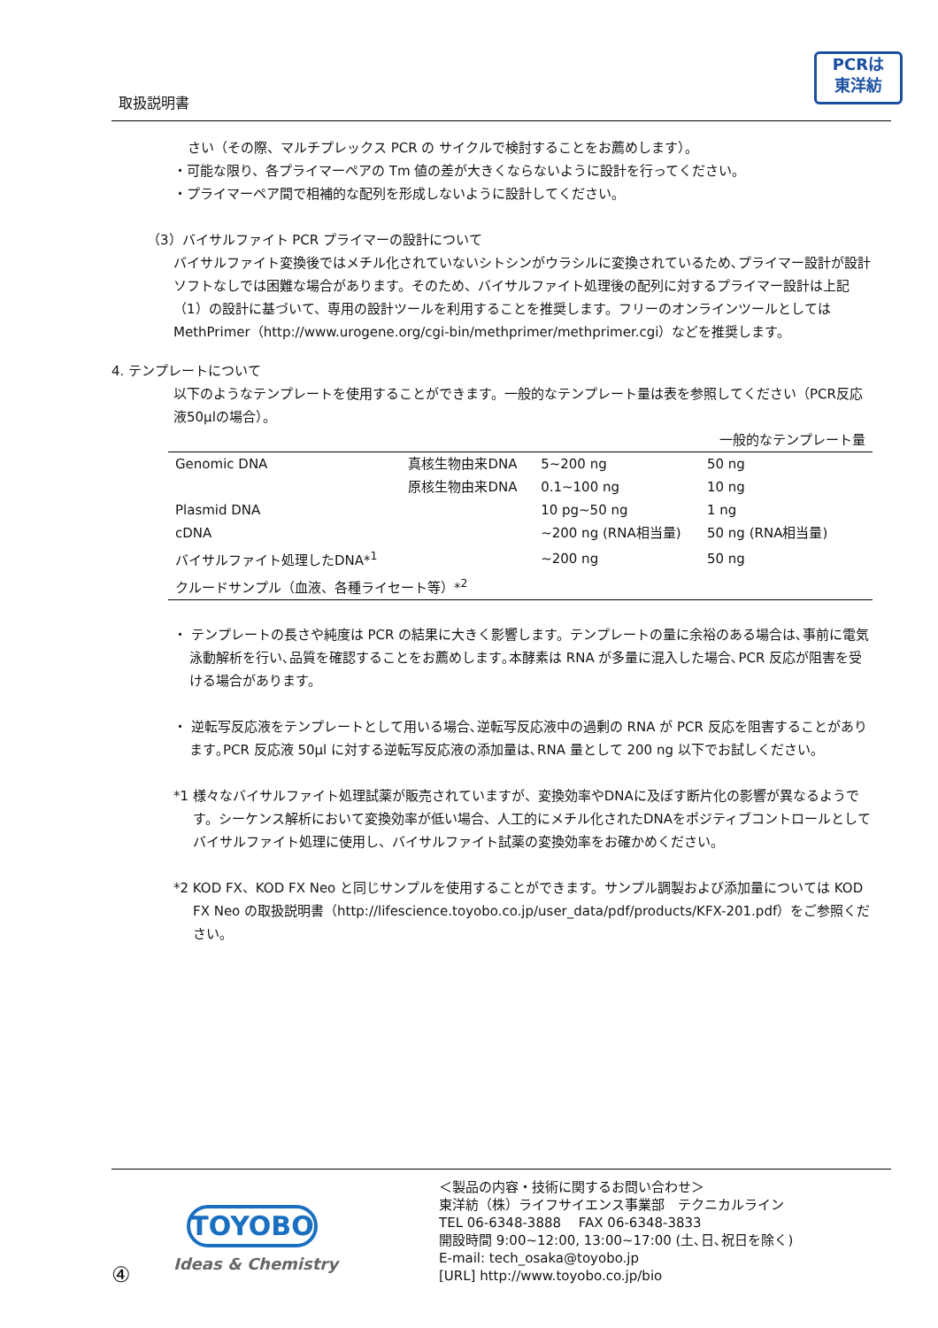PCRは
東洋紡
取扱説明書
さい（その際、マルチプレックス PCR の サイクルで検討することをお薦めします）。
・可能な限り、各プライマーペアの Tm 値の差が大きくならないように設計を行ってください。
・プライマーペア間で相補的な配列を形成しないように設計してください。
（3）バイサルファイト PCR プライマーの設計について
バイサルファイト変換後ではメチル化されていないシトシンがウラシルに変換されているため､プライマー設計が設計ソフトなしでは困難な場合があります。そのため、バイサルファイト処理後の配列に対するプライマー設計は上記（1）の設計に基づいて、専用の設計ツールを利用することを推奨します。フリーのオンラインツールとしては MethPrimer（http://www.urogene.org/cgi-bin/methprimer/methprimer.cgi）などを推奨します。
4. テンプレートについて
以下のようなテンプレートを使用することができます。一般的なテンプレート量は表を参照してください（PCR反応液50μlの場合）。
| | | | 一般的なテンプレート量 |
| --- | --- | --- | --- |
| Genomic DNA | 真核生物由来DNA | 5~200 ng | 50 ng |
| | 原核生物由来DNA | 0.1~100 ng | 10 ng |
| Plasmid DNA | | 10 pg~50 ng | 1 ng |
| cDNA | | ~200 ng (RNA相当量) | 50 ng (RNA相当量) |
| バイサルファイト処理したDNA*<sup>1</sup> | | ~200 ng | 50 ng |
| クルードサンプル（血液、各種ライセート等）*<sup>2</sup> | | | |
・ テンプレートの長さや純度は PCR の結果に大きく影響します。テンプレートの量に余裕のある場合は､事前に電気泳動解析を行い､品質を確認することをお薦めします｡本酵素は RNA が多量に混入した場合､PCR 反応が阻害を受ける場合があります。
・ 逆転写反応液をテンプレートとして用いる場合､逆転写反応液中の過剰の RNA が PCR 反応を阻害することがあります｡PCR 反応液 50μl に対する逆転写反応液の添加量は､RNA 量として 200 ng 以下でお試しください｡
*1 様々なバイサルファイト処理試薬が販売されていますが、変換効率やDNAに及ぼす断片化の影響が異なるようです。シーケンス解析において変換効率が低い場合、人工的にメチル化されたDNAをポジティブコントロールとしてバイサルファイト処理に使用し、バイサルファイト試薬の変換効率をお確かめください。
*2 KOD FX、KOD FX Neo と同じサンプルを使用することができます。サンプル調製および添加量については KOD FX Neo の取扱説明書（http://lifescience.toyobo.co.jp/user_data/pdf/products/KFX-201.pdf）をご参照ください。
④
TOYOBO
Ideas & Chemistry
＜製品の内容・技術に関するお問い合わせ＞
東洋紡（株）ライフサイエンス事業部　テクニカルライン
TEL 06-6348-3888　 FAX 06-6348-3833
開設時間 9:00~12:00, 13:00~17:00 (土､日､祝日を除く)
E-mail: tech_osaka@toyobo.jp
[URL] http://www.toyobo.co.jp/bio